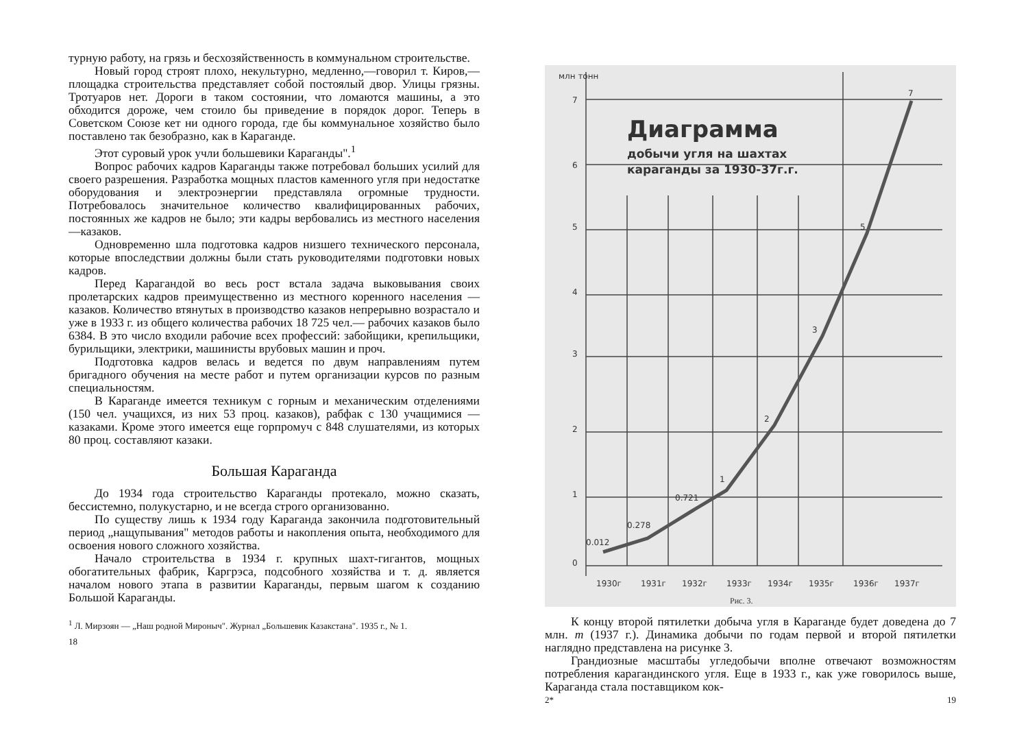турную работу, на грязь и бесхозяйственность в коммунальном строительстве.
Новый город строят плохо, некультурно, медленно,—говорил т. Киров,—площадка строительства представляет собой постоялый двор. Улицы грязны. Тротуаров нет. Дороги в таком состоянии, что ломаются машины, а это обходится дороже, чем стоило бы приведение в порядок дорог. Теперь в Советском Союзе кет ни одного города, где бы коммунальное хозяйство было поставлено так безобразно, как в Караганде.
Этот суровый урок учли большевики Караганды".<sup>1</sup>
Вопрос рабочих кадров Караганды также потребовал больших усилий для своего разрешения. Разработка мощных пластов каменного угля при недостатке оборудования и электроэнергии представляла огромные трудности. Потребовалось значительное количество квалифицированных рабочих, постоянных же кадров не было; эти кадры вербовались из местного населения—казаков.
Одновременно шла подготовка кадров низшего технического персонала, которые впоследствии должны были стать руководителями подготовки новых кадров.
Перед Карагандой во весь рост встала задача выковывания своих пролетарских кадров преимущественно из местного коренного населения — казаков. Количество втянутых в производство казаков непрерывно возрастало и уже в 1933 г. из общего количества рабочих 18 725 чел.— рабочих казаков было 6384. В это число входили рабочие всех профессий: забойщики, крепильщики, бурильщики, электрики, машинисты врубовых машин и проч.
Подготовка кадров велась и ведется по двум направлениям путем бригадного обучения на месте работ и путем организации курсов по разным специальностям.
В Караганде имеется техникум с горным и механическим отделениями (150 чел. учащихся, из них 53 проц. казаков), рабфак с 130 учащимися — казаками. Кроме этого имеется еще горпромуч с 848 слушателями, из которых 80 проц. составляют казаки.
Большая Караганда
До 1934 года строительство Караганды протекало, можно сказать, бессистемно, полукустарно, и не всегда строго организованно.
По существу лишь к 1934 году Караганда закончила подготовительный период „нащупывания" методов работы и накопления опыта, необходимого для освоения нового сложного хозяйства.
Начало строительства в 1934 г. крупных шахт-гигантов, мощных обогатительных фабрик, Каргрэса, подсобного хозяйства и т. д. является началом нового этапа в развитии Караганды, первым шагом к созданию Большой Караганды.
<sup>1</sup> Л. Мирзоян — „Наш родной Мироныч". Журнал „Большевик Казакстана". 1935 г., № 1.
18
Диаграмма
добычи угля на шахтах
караганды за 1930-37г.г.
7
6
5
4
3
2
1
0
0.012
0.278
0.721
1
2
3
5
7
1930г
1931г
1932г
1933г
1934г
1935г
1936г
1937г
млн тонн
Рис. 3.
К концу второй пятилетки добыча угля в Караганде будет доведена до 7 млн. т (1937 г.). Динамика добычи по годам первой и второй пятилетки наглядно представлена на рисунке 3.
Грандиозные масштабы угледобычи вполне отвечают возможностям потребления карагандинского угля. Еще в 1933 г., как уже говорилось выше, Караганда стала поставщиком кок-
2* 19